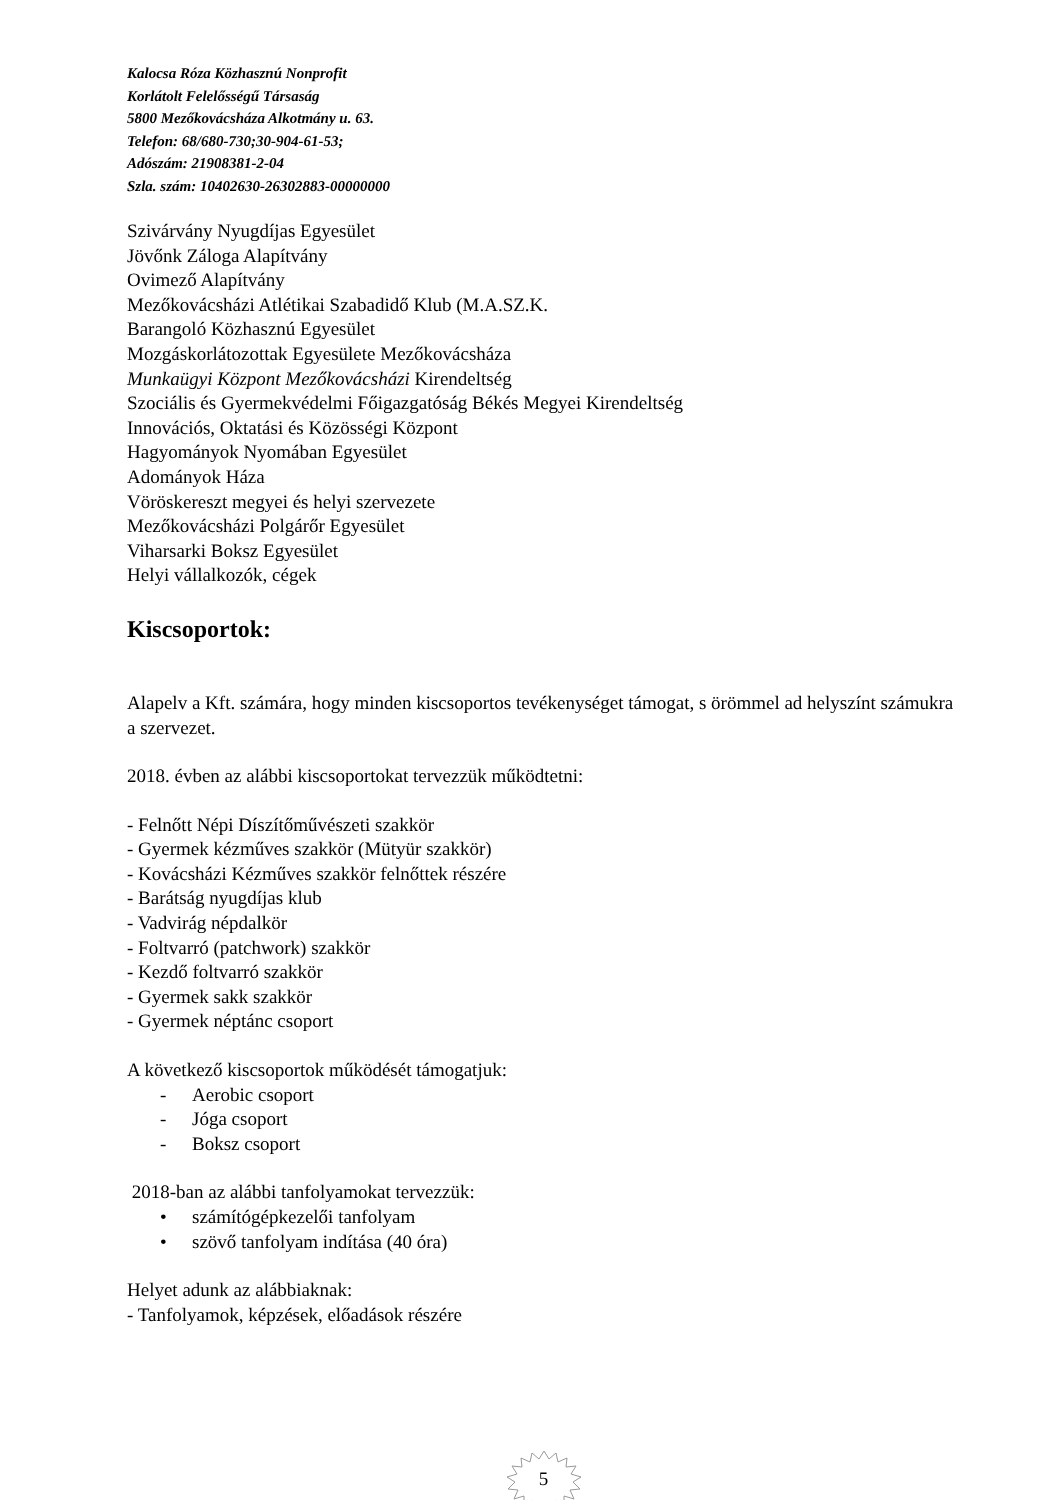Kalocsa Róza Közhasznú Nonprofit
Korlátolt Felelősségű Társaság
5800 Mezőkovácsháza Alkotmány u. 63.
Telefon: 68/680-730;30-904-61-53;
Adószám: 21908381-2-04
Szla. szám: 10402630-26302883-00000000
Szivárvány Nyugdíjas Egyesület
Jövőnk Záloga Alapítvány
Ovimező Alapítvány
Mezőkovácsházi Atlétikai Szabadidő Klub (M.A.SZ.K.
Barangoló Közhasznú Egyesület
Mozgáskorlátozottak Egyesülete Mezőkovácsháza
Munkaügyi Központ Mezőkovácsházi Kirendeltség
Szociális és Gyermekvédelmi Főigazgatóság Békés Megyei Kirendeltség
Innovációs, Oktatási és Közösségi Központ
Hagyományok Nyomában Egyesület
Adományok Háza
Vöröskereszt megyei és helyi szervezete
Mezőkovácsházi Polgárőr Egyesület
Viharsarki Boksz Egyesület
Helyi vállalkozók, cégek
Kiscsoportok:
Alapelv a Kft. számára, hogy minden kiscsoportos tevékenységet támogat, s örömmel ad helyszínt számukra a szervezet.
2018. évben az alábbi kiscsoportokat tervezzük működtetni:
- Felnőtt Népi Díszítőművészeti szakkör
- Gyermek kézműves szakkör (Mütyür szakkör)
- Kovácsházi Kézműves szakkör felnőttek részére
- Barátság nyugdíjas klub
- Vadvirág népdalkör
- Foltvarró (patchwork) szakkör
- Kezdő foltvarró szakkör
- Gyermek sakk szakkör
- Gyermek néptánc csoport
A következő kiscsoportok működését támogatjuk:
- Aerobic csoport
- Jóga csoport
- Boksz csoport
2018-ban az alábbi tanfolyamokat tervezzük:
• számítógépkezelői tanfolyam
• szövő tanfolyam indítása (40 óra)
Helyet adunk az alábbiaknak:
- Tanfolyamok, képzések, előadások részére
5